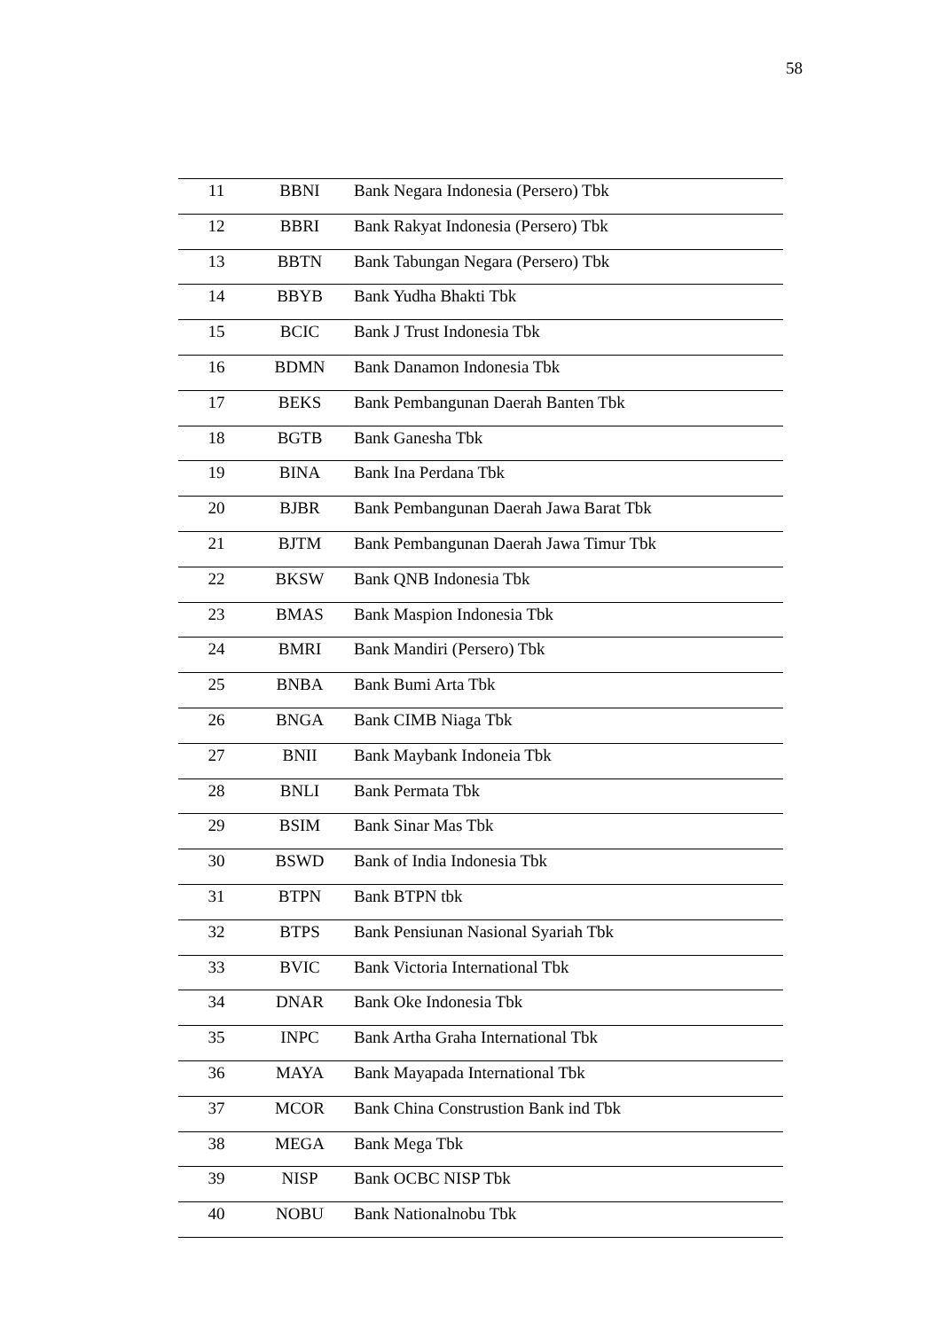58
| 11 | BBNI | Bank Negara Indonesia (Persero) Tbk |
| 12 | BBRI | Bank Rakyat Indonesia (Persero) Tbk |
| 13 | BBTN | Bank Tabungan Negara (Persero) Tbk |
| 14 | BBYB | Bank Yudha Bhakti Tbk |
| 15 | BCIC | Bank J Trust Indonesia Tbk |
| 16 | BDMN | Bank Danamon Indonesia Tbk |
| 17 | BEKS | Bank Pembangunan Daerah Banten Tbk |
| 18 | BGTB | Bank Ganesha Tbk |
| 19 | BINA | Bank Ina Perdana Tbk |
| 20 | BJBR | Bank Pembangunan Daerah Jawa Barat Tbk |
| 21 | BJTM | Bank Pembangunan Daerah Jawa Timur Tbk |
| 22 | BKSW | Bank QNB Indonesia Tbk |
| 23 | BMAS | Bank Maspion Indonesia Tbk |
| 24 | BMRI | Bank Mandiri (Persero) Tbk |
| 25 | BNBA | Bank Bumi Arta Tbk |
| 26 | BNGA | Bank CIMB Niaga Tbk |
| 27 | BNII | Bank Maybank Indoneia Tbk |
| 28 | BNLI | Bank Permata Tbk |
| 29 | BSIM | Bank Sinar Mas Tbk |
| 30 | BSWD | Bank of India Indonesia Tbk |
| 31 | BTPN | Bank BTPN tbk |
| 32 | BTPS | Bank Pensiunan Nasional Syariah Tbk |
| 33 | BVIC | Bank Victoria International Tbk |
| 34 | DNAR | Bank Oke Indonesia Tbk |
| 35 | INPC | Bank Artha Graha International Tbk |
| 36 | MAYA | Bank Mayapada International Tbk |
| 37 | MCOR | Bank China Construstion Bank ind Tbk |
| 38 | MEGA | Bank Mega Tbk |
| 39 | NISP | Bank OCBC NISP Tbk |
| 40 | NOBU | Bank Nationalnobu Tbk |